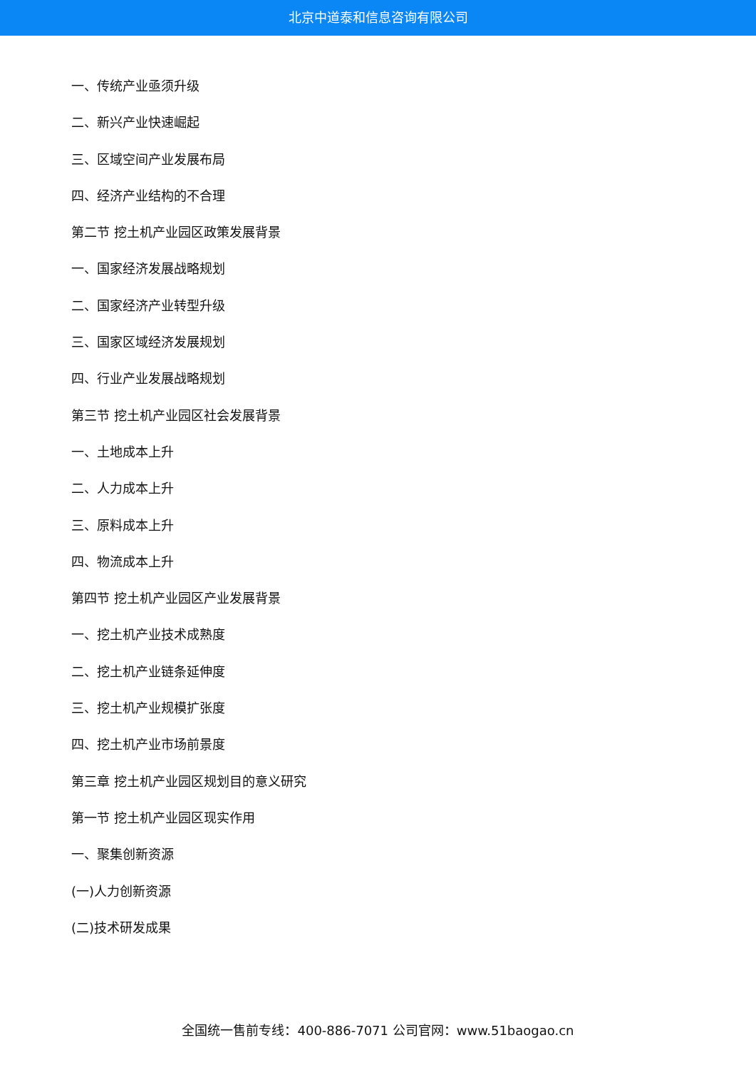北京中道泰和信息咨询有限公司
一、传统产业亟须升级
二、新兴产业快速崛起
三、区域空间产业发展布局
四、经济产业结构的不合理
第二节 挖土机产业园区政策发展背景
一、国家经济发展战略规划
二、国家经济产业转型升级
三、国家区域经济发展规划
四、行业产业发展战略规划
第三节 挖土机产业园区社会发展背景
一、土地成本上升
二、人力成本上升
三、原料成本上升
四、物流成本上升
第四节 挖土机产业园区产业发展背景
一、挖土机产业技术成熟度
二、挖土机产业链条延伸度
三、挖土机产业规模扩张度
四、挖土机产业市场前景度
第三章 挖土机产业园区规划目的意义研究
第一节 挖土机产业园区现实作用
一、聚集创新资源
(一)人力创新资源
(二)技术研发成果
全国统一售前专线：400-886-7071 公司官网：www.51baogao.cn